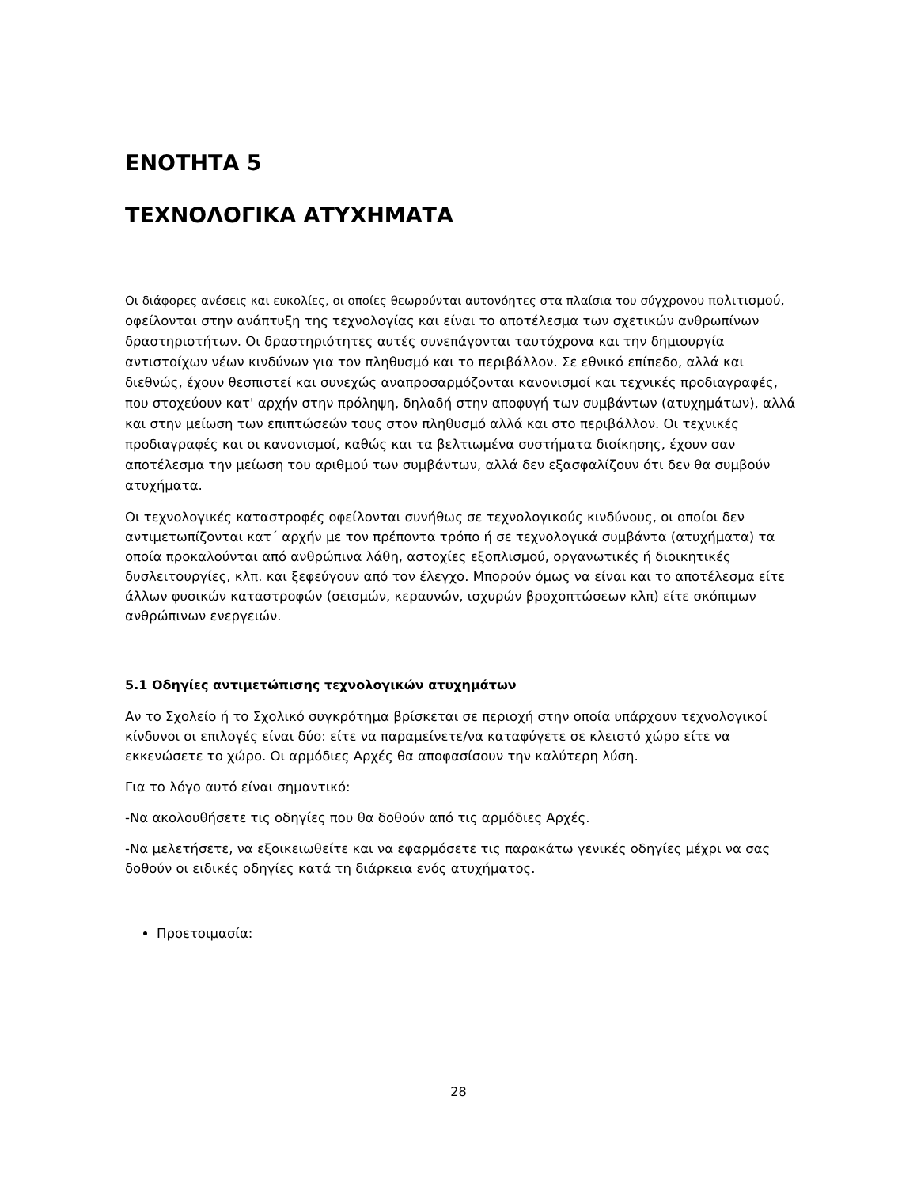ΕΝΟΤΗΤΑ 5
ΤΕΧΝΟΛΟΓΙΚΑ ΑΤΥΧΗΜΑΤΑ
Οι διάφορες ανέσεις και ευκολίες, οι οποίες θεωρούνται αυτονόητες στα πλαίσια του σύγχρονου πολιτισμού, οφείλονται στην ανάπτυξη της τεχνολογίας και είναι το αποτέλεσμα των σχετικών ανθρωπίνων δραστηριοτήτων. Οι δραστηριότητες αυτές συνεπάγονται ταυτόχρονα και την δημιουργία αντιστοίχων νέων κινδύνων για τον πληθυσμό και το περιβάλλον. Σε εθνικό επίπεδο, αλλά και διεθνώς, έχουν θεσπιστεί και συνεχώς αναπροσαρμόζονται κανονισμοί και τεχνικές προδιαγραφές, που στοχεύουν κατ' αρχήν στην πρόληψη, δηλαδή στην αποφυγή των συμβάντων (ατυχημάτων), αλλά και στην μείωση των επιπτώσεών τους στον πληθυσμό αλλά και στο περιβάλλον. Οι τεχνικές προδιαγραφές και οι κανονισμοί, καθώς και τα βελτιωμένα συστήματα διοίκησης, έχουν σαν αποτέλεσμα την μείωση του αριθμού των συμβάντων, αλλά δεν εξασφαλίζουν ότι δεν θα συμβούν ατυχήματα.
Οι τεχνολογικές καταστροφές οφείλονται συνήθως σε τεχνολογικούς κινδύνους, οι οποίοι δεν αντιμετωπίζονται κατ΄ αρχήν με τον πρέποντα τρόπο ή σε τεχνολογικά συμβάντα (ατυχήματα) τα οποία προκαλούνται από ανθρώπινα λάθη, αστοχίες εξοπλισμού, οργανωτικές ή διοικητικές δυσλειτουργίες, κλπ. και ξεφεύγουν από τον έλεγχο. Μπορούν όμως να είναι και το αποτέλεσμα είτε άλλων φυσικών καταστροφών (σεισμών, κεραυνών, ισχυρών βροχοπτώσεων κλπ) είτε σκόπιμων ανθρώπινων ενεργειών.
5.1 Οδηγίες αντιμετώπισης τεχνολογικών ατυχημάτων
Αν το Σχολείο ή το Σχολικό συγκρότημα βρίσκεται σε περιοχή στην οποία υπάρχουν τεχνολογικοί κίνδυνοι οι επιλογές είναι δύο: είτε να παραμείνετε/να καταφύγετε σε κλειστό χώρο είτε να εκκενώσετε το χώρο. Οι αρμόδιες Αρχές θα αποφασίσουν την καλύτερη λύση.
Για το λόγο αυτό είναι σημαντικό:
-Να ακολουθήσετε τις οδηγίες που θα δοθούν από τις αρμόδιες Αρχές.
-Να μελετήσετε, να εξοικειωθείτε και να εφαρμόσετε τις παρακάτω γενικές οδηγίες μέχρι να σας δοθούν οι ειδικές οδηγίες κατά τη διάρκεια ενός ατυχήματος.
Προετοιμασία:
28